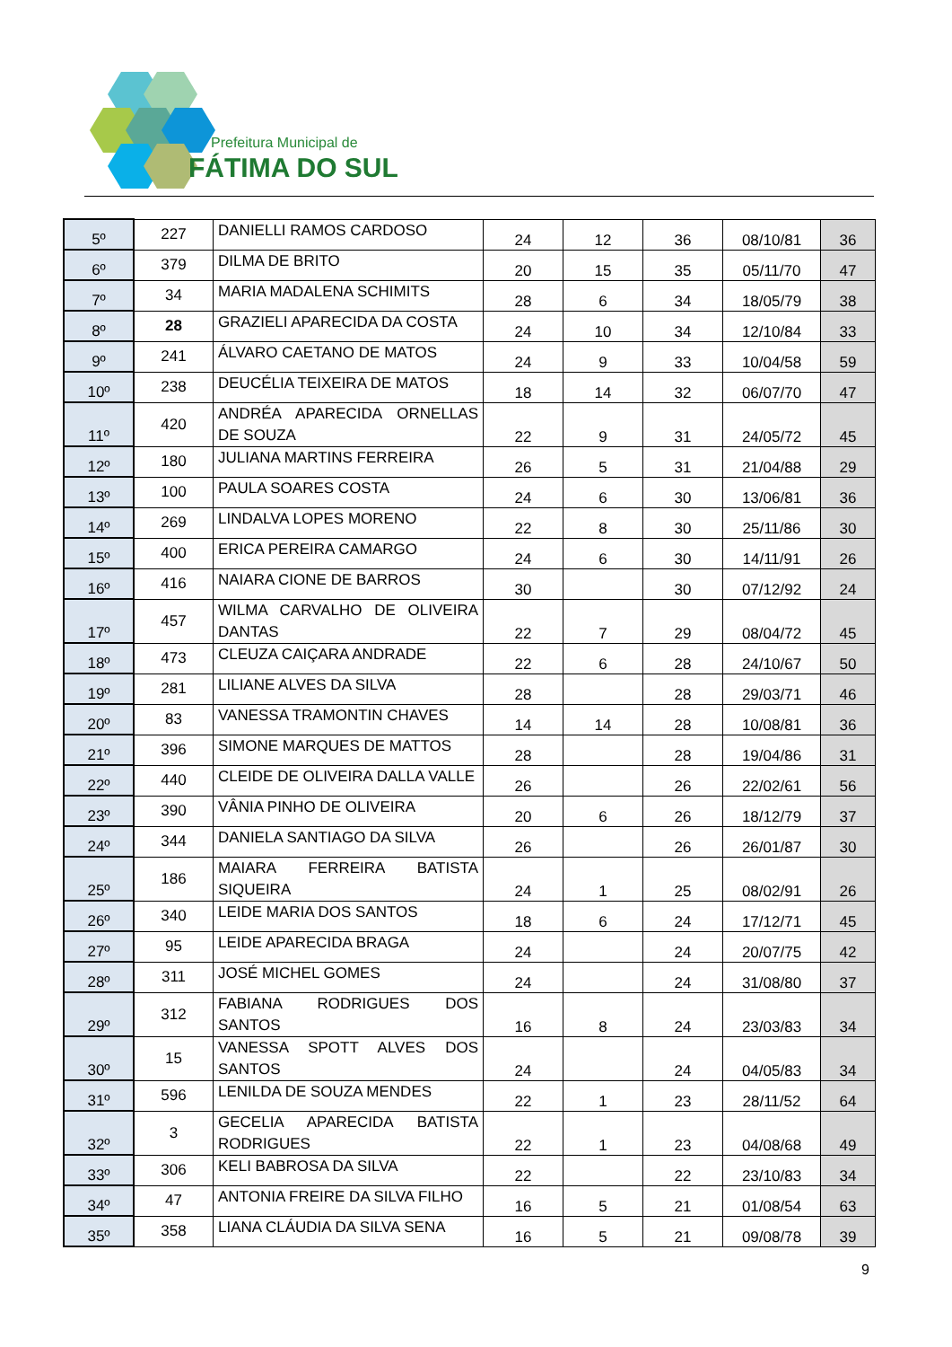Prefeitura Municipal de
FÁTIMA DO SUL
| 5º | 227 | DANIELLI RAMOS CARDOSO | 24 | 12 | 36 | 08/10/81 | 36 |
| 6º | 379 | DILMA DE BRITO | 20 | 15 | 35 | 05/11/70 | 47 |
| 7º | 34 | MARIA MADALENA SCHIMITS | 28 | 6 | 34 | 18/05/79 | 38 |
| 8º | 28 | GRAZIELI APARECIDA DA COSTA | 24 | 10 | 34 | 12/10/84 | 33 |
| 9º | 241 | ÁLVARO CAETANO DE MATOS | 24 | 9 | 33 | 10/04/58 | 59 |
| 10º | 238 | DEUCÉLIA TEIXEIRA DE MATOS | 18 | 14 | 32 | 06/07/70 | 47 |
| 11º | 420 | ANDRÉA APARECIDA ORNELLAS DE SOUZA | 22 | 9 | 31 | 24/05/72 | 45 |
| 12º | 180 | JULIANA MARTINS FERREIRA | 26 | 5 | 31 | 21/04/88 | 29 |
| 13º | 100 | PAULA SOARES COSTA | 24 | 6 | 30 | 13/06/81 | 36 |
| 14º | 269 | LINDALVA LOPES MORENO | 22 | 8 | 30 | 25/11/86 | 30 |
| 15º | 400 | ERICA PEREIRA CAMARGO | 24 | 6 | 30 | 14/11/91 | 26 |
| 16º | 416 | NAIARA CIONE DE BARROS | 30 | | 30 | 07/12/92 | 24 |
| 17º | 457 | WILMA CARVALHO DE OLIVEIRA DANTAS | 22 | 7 | 29 | 08/04/72 | 45 |
| 18º | 473 | CLEUZA CAIÇARA ANDRADE | 22 | 6 | 28 | 24/10/67 | 50 |
| 19º | 281 | LILIANE ALVES DA SILVA | 28 | | 28 | 29/03/71 | 46 |
| 20º | 83 | VANESSA TRAMONTIN CHAVES | 14 | 14 | 28 | 10/08/81 | 36 |
| 21º | 396 | SIMONE MARQUES DE MATTOS | 28 | | 28 | 19/04/86 | 31 |
| 22º | 440 | CLEIDE DE OLIVEIRA DALLA VALLE | 26 | | 26 | 22/02/61 | 56 |
| 23º | 390 | VÂNIA PINHO DE OLIVEIRA | 20 | 6 | 26 | 18/12/79 | 37 |
| 24º | 344 | DANIELA SANTIAGO DA SILVA | 26 | | 26 | 26/01/87 | 30 |
| 25º | 186 | MAIARA FERREIRA BATISTA SIQUEIRA | 24 | 1 | 25 | 08/02/91 | 26 |
| 26º | 340 | LEIDE MARIA DOS SANTOS | 18 | 6 | 24 | 17/12/71 | 45 |
| 27º | 95 | LEIDE APARECIDA BRAGA | 24 | | 24 | 20/07/75 | 42 |
| 28º | 311 | JOSÉ MICHEL GOMES | 24 | | 24 | 31/08/80 | 37 |
| 29º | 312 | FABIANA RODRIGUES DOS SANTOS | 16 | 8 | 24 | 23/03/83 | 34 |
| 30º | 15 | VANESSA SPOTT ALVES DOS SANTOS | 24 | | 24 | 04/05/83 | 34 |
| 31º | 596 | LENILDA DE SOUZA MENDES | 22 | 1 | 23 | 28/11/52 | 64 |
| 32º | 3 | GECELIA APARECIDA BATISTA RODRIGUES | 22 | 1 | 23 | 04/08/68 | 49 |
| 33º | 306 | KELI BABROSA DA SILVA | 22 | | 22 | 23/10/83 | 34 |
| 34º | 47 | ANTONIA FREIRE DA SILVA FILHO | 16 | 5 | 21 | 01/08/54 | 63 |
| 35º | 358 | LIANA CLÁUDIA DA SILVA SENA | 16 | 5 | 21 | 09/08/78 | 39 |
9